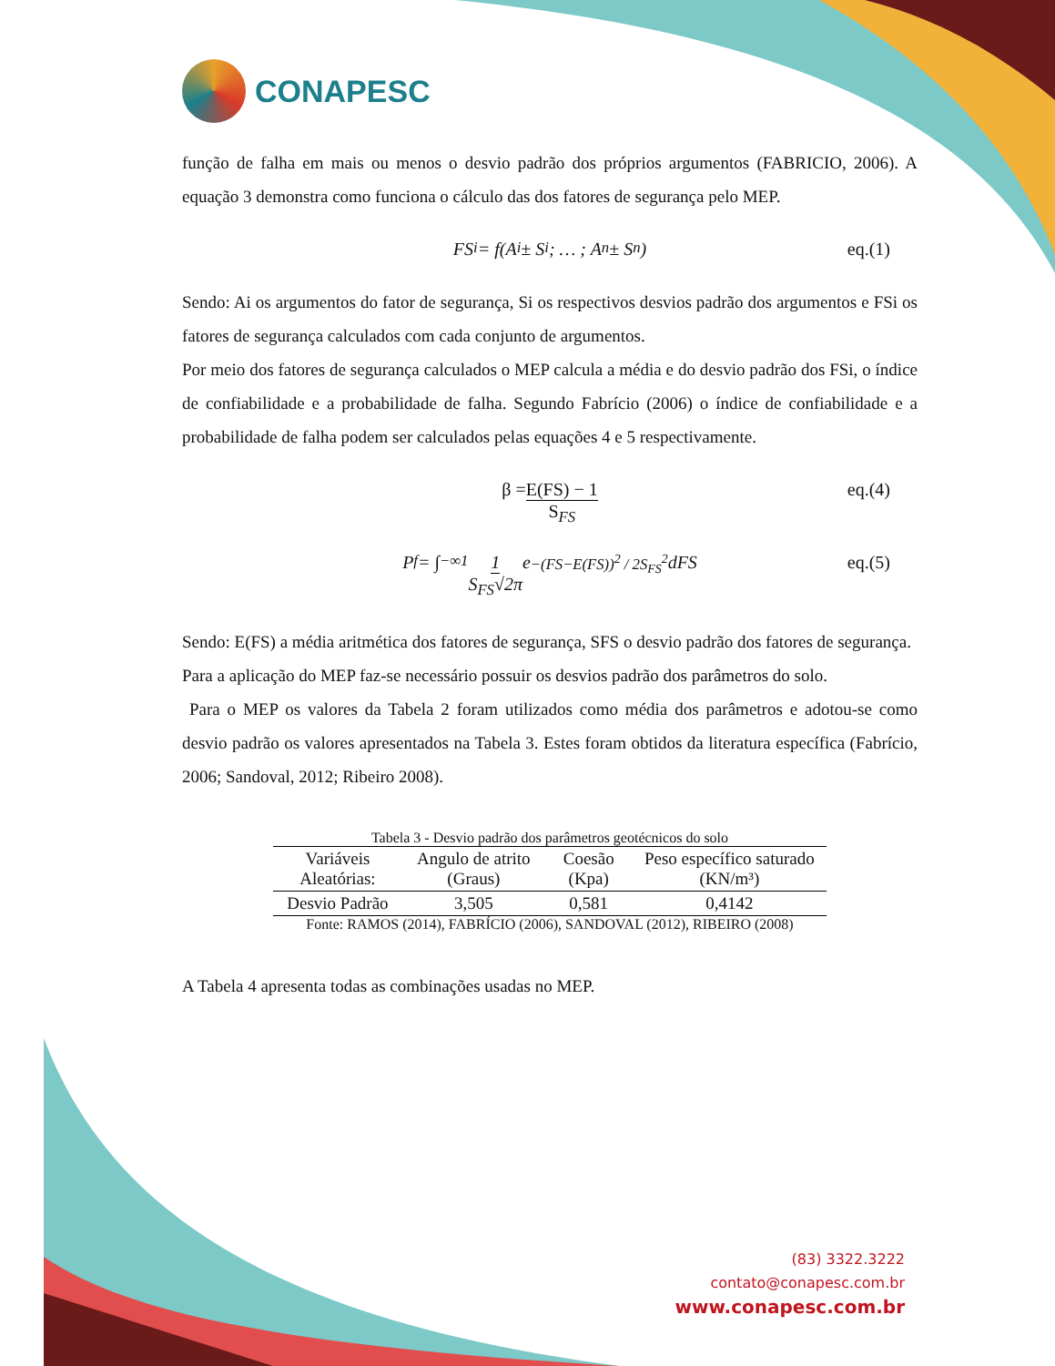CONAPESC
função de falha em mais ou menos o desvio padrão dos próprios argumentos (FABRICIO, 2006). A equação 3 demonstra como funciona o cálculo das dos fatores de segurança pelo MEP.
FS<sub>i</sub> = f(A<sub>i</sub> ± S<sub>i</sub>; … ; A<sub>n</sub> ± S<sub>n</sub>) eq.(1)
Sendo: Ai os argumentos do fator de segurança, Si os respectivos desvios padrão dos argumentos e FSi os fatores de segurança calculados com cada conjunto de argumentos.
Por meio dos fatores de segurança calculados o MEP calcula a média e do desvio padrão dos FSi, o índice de confiabilidade e a probabilidade de falha. Segundo Fabrício (2006) o índice de confiabilidade e a probabilidade de falha podem ser calculados pelas equações 4 e 5 respectivamente.
β = E(FS) − 1 S<sub>FS</sub> eq.(4)
P<sub>f</sub> = ∫<sub>−∞</sub><sup>1</sup> 1 S<sub>FS</sub>√2π e<sup>−(FS−E(FS))<sup>2</sup> / 2S<sub>FS</sub><sup>2</sup></sup> dFS eq.(5)
Sendo: E(FS) a média aritmética dos fatores de segurança, SFS o desvio padrão dos fatores de segurança.
Para a aplicação do MEP faz-se necessário possuir os desvios padrão dos parâmetros do solo.
Para o MEP os valores da Tabela 2 foram utilizados como média dos parâmetros e adotou-se como desvio padrão os valores apresentados na Tabela 3. Estes foram obtidos da literatura específica (Fabrício, 2006; Sandoval, 2012; Ribeiro 2008).
Tabela 3 - Desvio padrão dos parâmetros geotécnicos do solo
| Variáveis Aleatórias: | Angulo de atrito (Graus) | Coesão (Kpa) | Peso específico saturado (KN/m³) |
| --- | --- | --- | --- |
| Desvio Padrão | 3,505 | 0,581 | 0,4142 |
Fonte: RAMOS (2014), FABRÍCIO (2006), SANDOVAL (2012), RIBEIRO (2008)
A Tabela 4 apresenta todas as combinações usadas no MEP.
(83) 3322.3222
contato@conapesc.com.br
www.conapesc.com.br